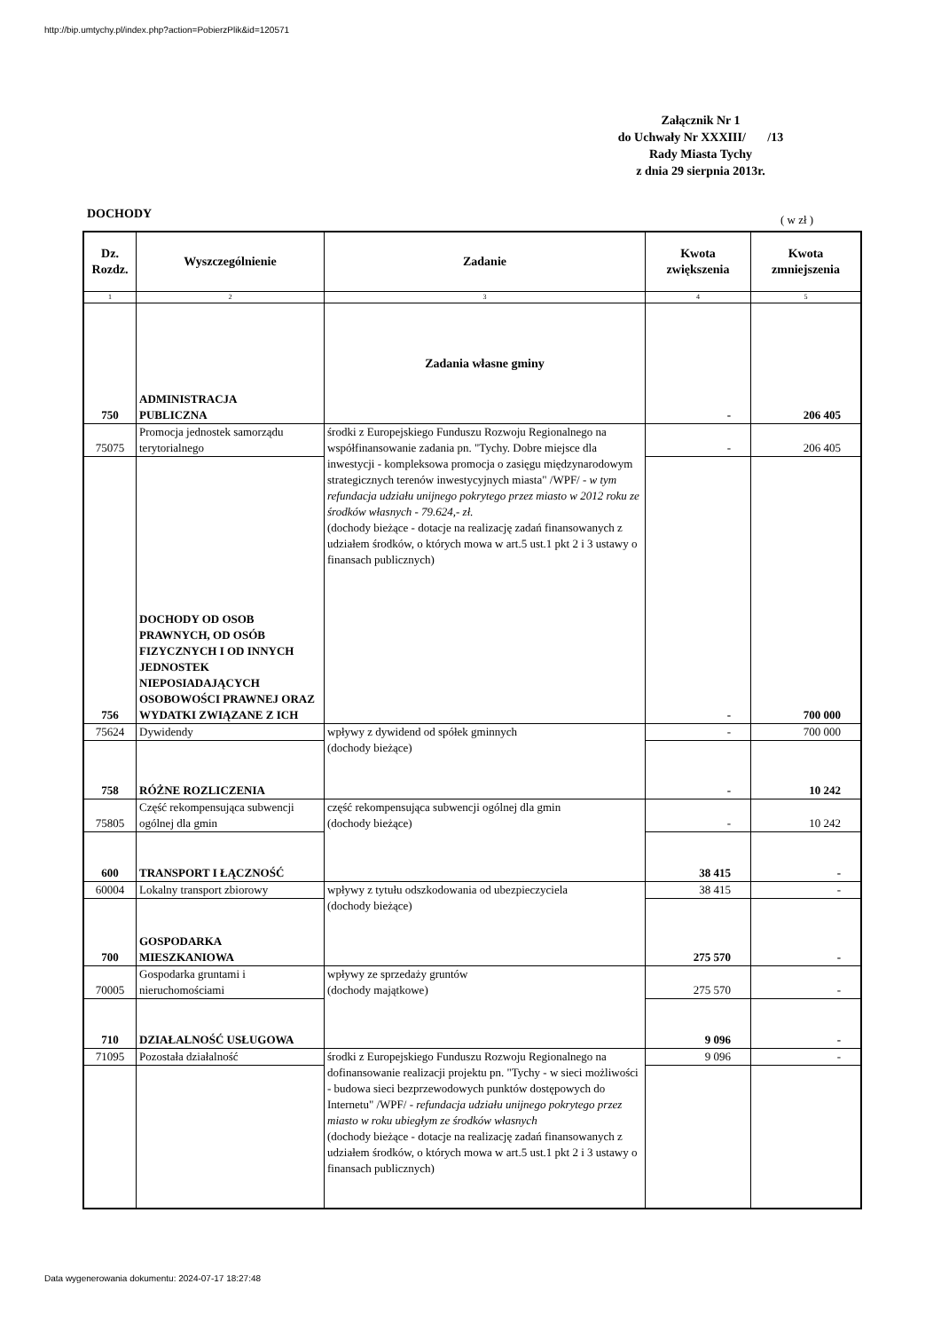http://bip.umtychy.pl/index.php?action=PobierzPlik&id=120571
Załącznik Nr 1
do Uchwały Nr XXXIII/ /13
Rady Miasta Tychy
z dnia 29 sierpnia 2013r.
DOCHODY ( w zł )
| Dz. Rozdz. | Wyszczególnienie | Zadanie | Kwota zwiększenia | Kwota zmniejszenia |
| --- | --- | --- | --- | --- |
| 1 | 2 | 3 | 4 | 5 |
| 750 | ADMINISTRACJA PUBLICZNA | Zadania własne gminy | - | 206 405 |
| 75075 | Promocja jednostek samorządu terytorialnego | środki z Europejskiego Funduszu Rozwoju Regionalnego na współfinansowanie zadania pn. "Tychy. Dobre miejsce dla inwestycji - kompleksowa promocja o zasięgu międzynarodowym strategicznych terenów inwestycyjnych miasta" /WPF/ - w tym refundacja udziału unijnego pokrytego przez miasto w 2012 roku ze środków własnych - 79.624,- zł. (dochody bieżące - dotacje na realizację zadań finansowanych z udziałem środków, o których mowa w art.5 ust.1 pkt 2 i 3 ustawy o finansach publicznych) | - | 206 405 |
| 756 | DOCHODY OD OSOB PRAWNYCH, OD OSÓB FIZYCZNYCH I OD INNYCH JEDNOSTEK NIEPOSIADAJĄCYCH OSOBOWOŚCI PRAWNEJ ORAZ WYDATKI ZWIĄZANE Z ICH | | - | 700 000 |
| 75624 | Dywidendy | wpływy z dywidend od spółek gminnych (dochody bieżące) | - | 700 000 |
| 758 | RÓŻNE ROZLICZENIA | | - | 10 242 |
| 75805 | Część rekompensująca subwencji ogólnej dla gmin | część rekompensująca subwencji ogólnej dla gmin (dochody bieżące) | - | 10 242 |
| 600 | TRANSPORT I ŁĄCZNOŚĆ | | 38 415 | - |
| 60004 | Lokalny transport zbiorowy | wpływy z tytułu odszkodowania od ubezpieczyciela (dochody bieżące) | 38 415 | - |
| 700 | GOSPODARKA MIESZKANIOWA | | 275 570 | - |
| 70005 | Gospodarka gruntami i nieruchomościami | wpływy ze sprzedaży gruntów (dochody majątkowe) | 275 570 | - |
| 710 | DZIAŁALNOŚĆ USŁUGOWA | | 9 096 | - |
| 71095 | Pozostała działalność | środki z Europejskiego Funduszu Rozwoju Regionalnego na dofinansowanie realizacji projektu pn. "Tychy - w sieci możliwości - budowa sieci bezprzewodowych punktów dostępowych do Internetu" /WPF/ - refundacja udziału unijnego pokrytego przez miasto w roku ubiegłym ze środków własnych (dochody bieżące - dotacje na realizację zadań finansowanych z udziałem środków, o których mowa w art.5 ust.1 pkt 2 i 3 ustawy o finansach publicznych) | 9 096 | - |
Data wygenerowania dokumentu: 2024-07-17 18:27:48